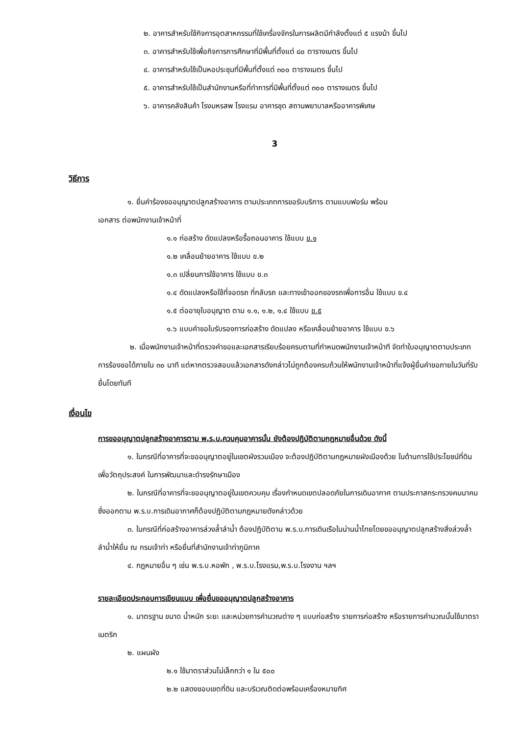๒. อาคารสำหรับใช้กิจการอุตสาหกรรมที่ใช้เครื่องจักรในการผลิตมีกำลังตั้งแต่ ๕ แรงม้า ขึ้นไป
๓. อาคารสำหรับใช้เพื่อกิจการการศึกษาที่มีพื้นที่ตั้งแต่ ๘๐ ตารางเมตร ขึ้นไป
๔. อาคารสำหรับใช้เป็นหอประชุมที่มีพื้นที่ตั้งแต่ ๓๐๐ ตารางเมตร ขึ้นไป
๕. อาคารสำหรับใช้เป็นสำนักงานหรือที่ทำการที่มีพื้นที่ตั้งแต่ ๓๐๐ ตารางเมตร ขึ้นไป
๖. อาคารคลังสินค้า โรงมหรสพ โรงแรม อาคารชุด สถานพยาบาลหรืออาคารพิเศษ
3
วิธีการ
๑. ยื่นคำร้องขออนุญาตปลูกสร้างอาคาร ตามประเภทการขอรับบริการ ตามแบบฟอร์ม พร้อม
เอกสาร ต่อพนักงานเจ้าหน้าที่
๑.๑ ก่อสร้าง ดัดแปลงหรือรื้อถอนอาคาร ใช้แบบ ข.๑
๑.๒ เคลื่อนย้ายอาคาร ใช้แบบ ข.๒
๑.๓ เปลี่ยนการใช้อาคาร ใช้แบบ ข.๓
๑.๔ ดัดแปลงหรือใช้ที่จอดรถ ที่กลับรถ และทางเข้าออกของรถเพื่อการอื่น ใช้แบบ ข.๔
๑.๕ ต่ออายุใบอนุญาต ตาม ๑.๑, ๑.๒, ๑.๔ ใช้แบบ ข.๕
๑.๖ แบบคำขอใบรับรองการก่อสร้าง ดัดแปลง หรือเคลื่อนย้ายอาคาร ใช้แบบ ข.๖
๒. เมื่อพนักงานเจ้าหน้าที่ตรวจคำขอและเอกสารเรียบร้อยครบตามที่กำหนดพนักงานเจ้าหน้าที จัดทำใบอนุญาตตามประเภทการร้องขอได้ภายใน ๓๐ นาที แต่หากตรวจสอบแล้วเอกสารดังกล่าวไม่ถูกต้องครบถ้วนให้พนักงานเจ้าหน้าที่แจ้งผู้ยื่นคำขอภายในวันที่รับยื่นโดยทันที
เงื่อนไข
การขออนุญาตปลูกสร้างอาคารตาม พ.ร.บ.ควบคุมอาคารนั้น ยังต้องปฏิบัติตามกฎหมายอื่นด้วย ดังนี้
๑. ในกรณีที่อาคารที่จะขออนุญาตอยู่ในเขตผังรวมเมือง จะต้องปฏิบัติตามกฎหมายผังเมืองด้วย ในด้านการใช้ประโยชน์ที่ดินเพื่อวัตถุประสงค์ ในการพัฒนาและดำรงรักษาเมือง
๒. ในกรณีที่อาคารที่จะขออนุญาตอยู่ในเขตควบคุม เรื่องกำหนดเขตปลอดภัยในการเดินอากาศ ตามประกาสกระทรวงคมนาคม ซึ่งออกตาม พ.ร.บ.การเดินอากาศก็ต้องปฏิบัติตามกฎหมายดังกล่าวด้วย
๓. ในกรณีที่ก่อสร้างอาคารล่วงล้ำลำน้ำ ต้องปฏิบัติตาม พ.ร.บ.การเดินเรือในน่านน้ำไทยโดยขออนุญาตปลูกสร้างสิ่งล่วงล้ำลำน้ำให้ยื่น ณ กรมเจ้าท่า หรือยื่นที่สำนักงานเจ้าท่าภูมิภาค
๔. กฎหมายอื่น ๆ เช่น พ.ร.บ.หอพัก , พ.ร.บ.โรงแรม,พ.ร.บ.โรงงาน ฯลฯ
รายละเอียดประกอบการเขียนแบบ เพื่อยื่นขออนุญาตปลูกสร้างอาคาร
๑. มาตรฐาน ขนาด น้ำหนัก ระยะ และหน่วยการคำนวณต่าง ๆ แบบก่อสร้าง รายการก่อสร้าง หรือรายการคำนวณนั้นใช้มาตราเมตริก
๒. แผนผัง
๒.๑ ใช้มาตราส่วนไม่เล็กกว่า ๑ ใน ๕๐๐
๒.๒ แสดงขอบเขตที่ดิน และบริเวณติดต่อพร้อมเครื่องหมายทิศ